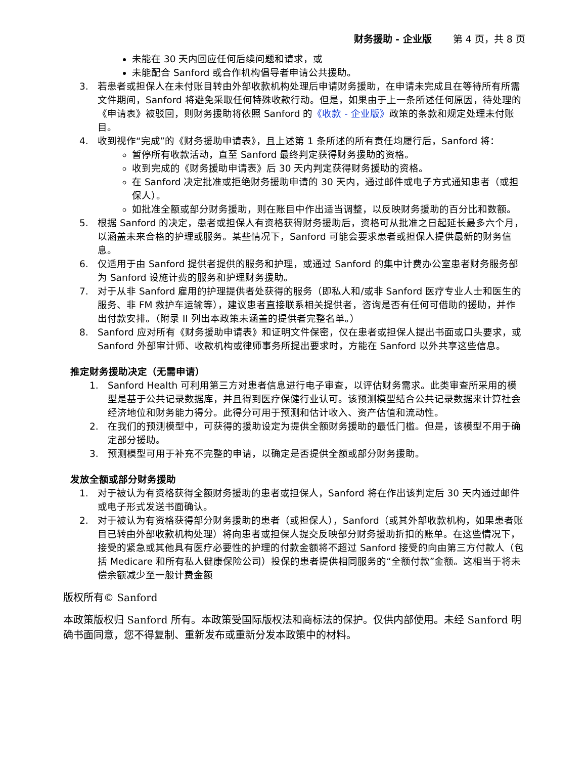财务援助 - 企业版 第 4 页，共 8 页
未能在 30 天内回应任何后续问题和请求，或
未能配合 Sanford 或合作机构倡导者申请公共援助。
3. 若患者或担保人在未付账目转由外部收款机构处理后申请财务援助，在申请未完成且在等待所有所需文件期间，Sanford 将避免采取任何特殊收款行动。但是，如果由于上一条所述任何原因，待处理的《申请表》被驳回，则财务援助将依照 Sanford 的《收款 - 企业版》政策的条款和规定处理未付账目。
4. 收到视作“完成”的《财务援助申请表》，且上述第 1 条所述的所有责任均履行后，Sanford 将：
暂停所有收款活动，直至 Sanford 最终判定获得财务援助的资格。
收到完成的《财务援助申请表》后 30 天内判定获得财务援助的资格。
在 Sanford 决定批准或拒绝财务援助申请的 30 天内，通过邮件或电子方式通知患者（或担保人）。
如批准全额或部分财务援助，则在账目中作出适当调整，以反映财务援助的百分比和数额。
5. 根据 Sanford 的决定，患者或担保人有资格获得财务援助后，资格可从批准之日起延长最多六个月，以涵盖未来合格的护理或服务。某些情况下，Sanford 可能会要求患者或担保人提供最新的财务信息。
6. 仅适用于由 Sanford 提供者提供的服务和护理，或通过 Sanford 的集中计费办公室患者财务服务部为 Sanford 设施计费的服务和护理财务援助。
7. 对于从非 Sanford 雇用的护理提供者处获得的服务（即私人和/或非 Sanford 医疗专业人士和医生的服务、非 FM 救护车运输等），建议患者直接联系相关提供者，咨询是否有任何可借助的援助，并作出付款安排。（附录 II 列出本政策未涵盖的提供者完整名单。）
8. Sanford 应对所有《财务援助申请表》和证明文件保密，仅在患者或担保人提出书面或口头要求，或 Sanford 外部审计师、收款机构或律师事务所提出要求时，方能在 Sanford 以外共享这些信息。
推定财务援助决定（无需申请）
1. Sanford Health 可利用第三方对患者信息进行电子审查，以评估财务需求。此类审查所采用的模型是基于公共记录数据库，并且得到医疗保健行业认可。该预测模型结合公共记录数据来计算社会经济地位和财务能力得分。此得分可用于预测和估计收入、资产估值和流动性。
2. 在我们的预测模型中，可获得的援助设定为提供全额财务援助的最低门槛。但是，该模型不用于确定部分援助。
3. 预测模型可用于补充不完整的申请，以确定是否提供全额或部分财务援助。
发放全额或部分财务援助
1. 对于被认为有资格获得全额财务援助的患者或担保人，Sanford 将在作出该判定后 30 天内通过邮件或电子形式发送书面确认。
2. 对于被认为有资格获得部分财务援助的患者（或担保人），Sanford（或其外部收款机构，如果患者账目已转由外部收款机构处理）将向患者或担保人提交反映部分财务援助折扣的账单。在这些情况下，接受的紧急或其他具有医疗必要性的护理的付款金额将不超过 Sanford 接受的向由第三方付款人（包括 Medicare 和所有私人健康保险公司）投保的患者提供相同服务的“全额付款”金额。这相当于将未偿余额减少至一般计费金额
版权所有© Sanford
本政策版权归 Sanford 所有。本政策受国际版权法和商标法的保护。仅供内部使用。未经 Sanford 明确书面同意，您不得复制、重新发布或重新分发本政策中的材料。